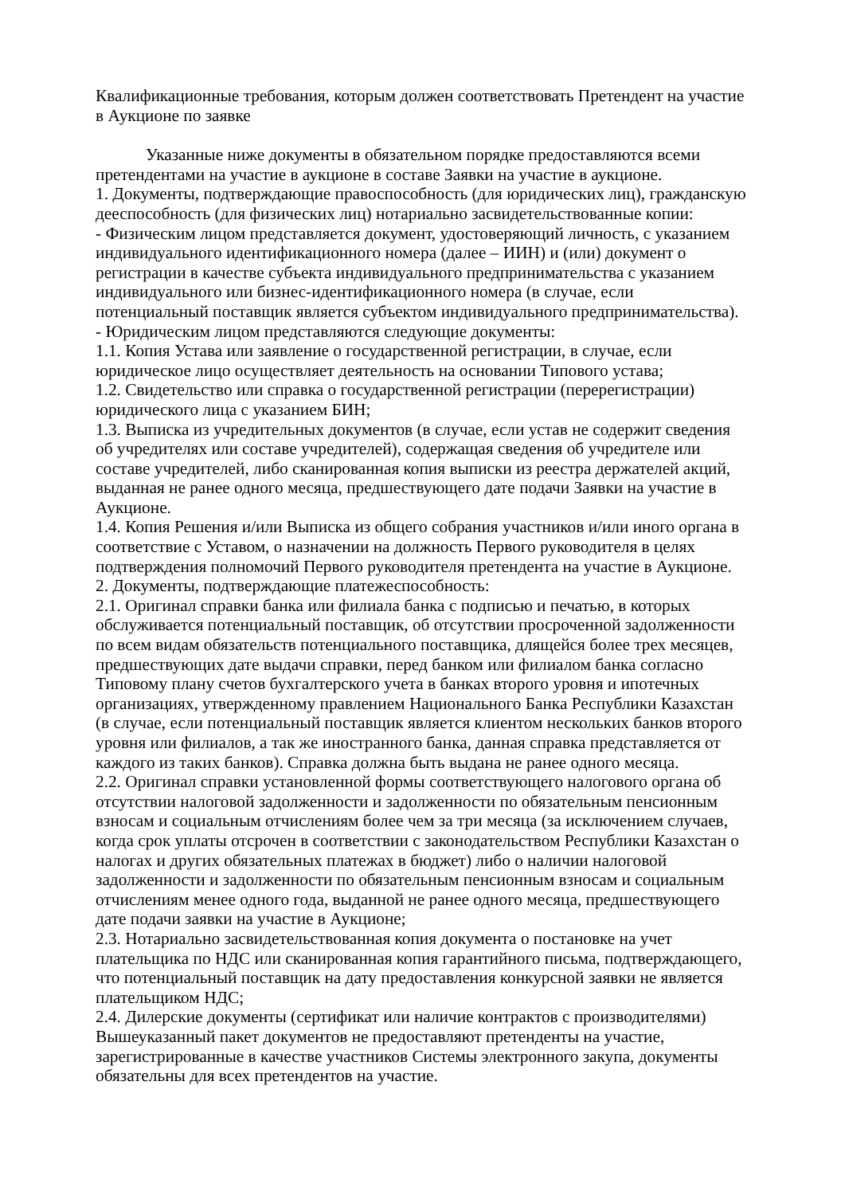Квалификационные требования, которым должен соответствовать Претендент на участие в Аукционе по заявке
Указанные ниже документы в обязательном порядке предоставляются всеми претендентами на участие в аукционе в составе Заявки на участие в аукционе.
1. Документы, подтверждающие правоспособность (для юридических лиц), гражданскую дееспособность (для физических лиц) нотариально засвидетельствованные копии:
- Физическим лицом представляется документ, удостоверяющий личность, с указанием индивидуального идентификационного номера (далее – ИИН) и (или) документ о регистрации в качестве субъекта индивидуального предпринимательства с указанием индивидуального или бизнес-идентификационного номера (в случае, если потенциальный поставщик является субъектом индивидуального предпринимательства).
- Юридическим лицом представляются следующие документы:
1.1. Копия Устава или заявление о государственной регистрации, в случае, если юридическое лицо осуществляет деятельность на основании Типового устава;
1.2. Свидетельство или справка о государственной регистрации (перерегистрации) юридического лица с указанием БИН;
1.3. Выписка из учредительных документов (в случае, если устав не содержит сведения об учредителях или составе учредителей), содержащая сведения об учредителе или составе учредителей, либо сканированная копия выписки из реестра держателей акций, выданная не ранее одного месяца, предшествующего дате подачи Заявки на участие в Аукционе.
1.4. Копия Решения и/или Выписка из общего собрания участников и/или иного органа в соответствие с Уставом, о назначении на должность Первого руководителя в целях подтверждения полномочий Первого руководителя претендента на участие в Аукционе.
2. Документы, подтверждающие платежеспособность:
2.1. Оригинал справки банка или филиала банка с подписью и печатью, в которых обслуживается потенциальный поставщик, об отсутствии просроченной задолженности по всем видам обязательств потенциального поставщика, длящейся более трех месяцев, предшествующих дате выдачи справки, перед банком или филиалом банка согласно Типовому плану счетов бухгалтерского учета в банках второго уровня и ипотечных организациях, утвержденному правлением Национального Банка Республики Казахстан (в случае, если потенциальный поставщик является клиентом нескольких банков второго уровня или филиалов, а так же иностранного банка, данная справка представляется от каждого из таких банков). Справка должна быть выдана не ранее одного месяца.
2.2. Оригинал справки установленной формы соответствующего налогового органа об отсутствии налоговой задолженности и задолженности по обязательным пенсионным взносам и социальным отчислениям более чем за три месяца (за исключением случаев, когда срок уплаты отсрочен в соответствии с законодательством Республики Казахстан о налогах и других обязательных платежах в бюджет) либо о наличии налоговой задолженности и задолженности по обязательным пенсионным взносам и социальным отчислениям менее одного года, выданной не ранее одного месяца, предшествующего дате подачи заявки на участие в Аукционе;
2.3. Нотариально засвидетельствованная копия документа о постановке на учет плательщика по НДС или сканированная копия гарантийного письма, подтверждающего, что потенциальный поставщик на дату предоставления конкурсной заявки не является плательщиком НДС;
2.4. Дилерские документы (сертификат или наличие контрактов с производителями)
Вышеуказанный пакет документов не предоставляют претенденты на участие, зарегистрированные в качестве участников Системы электронного закупа, документы обязательны для всех претендентов на участие.